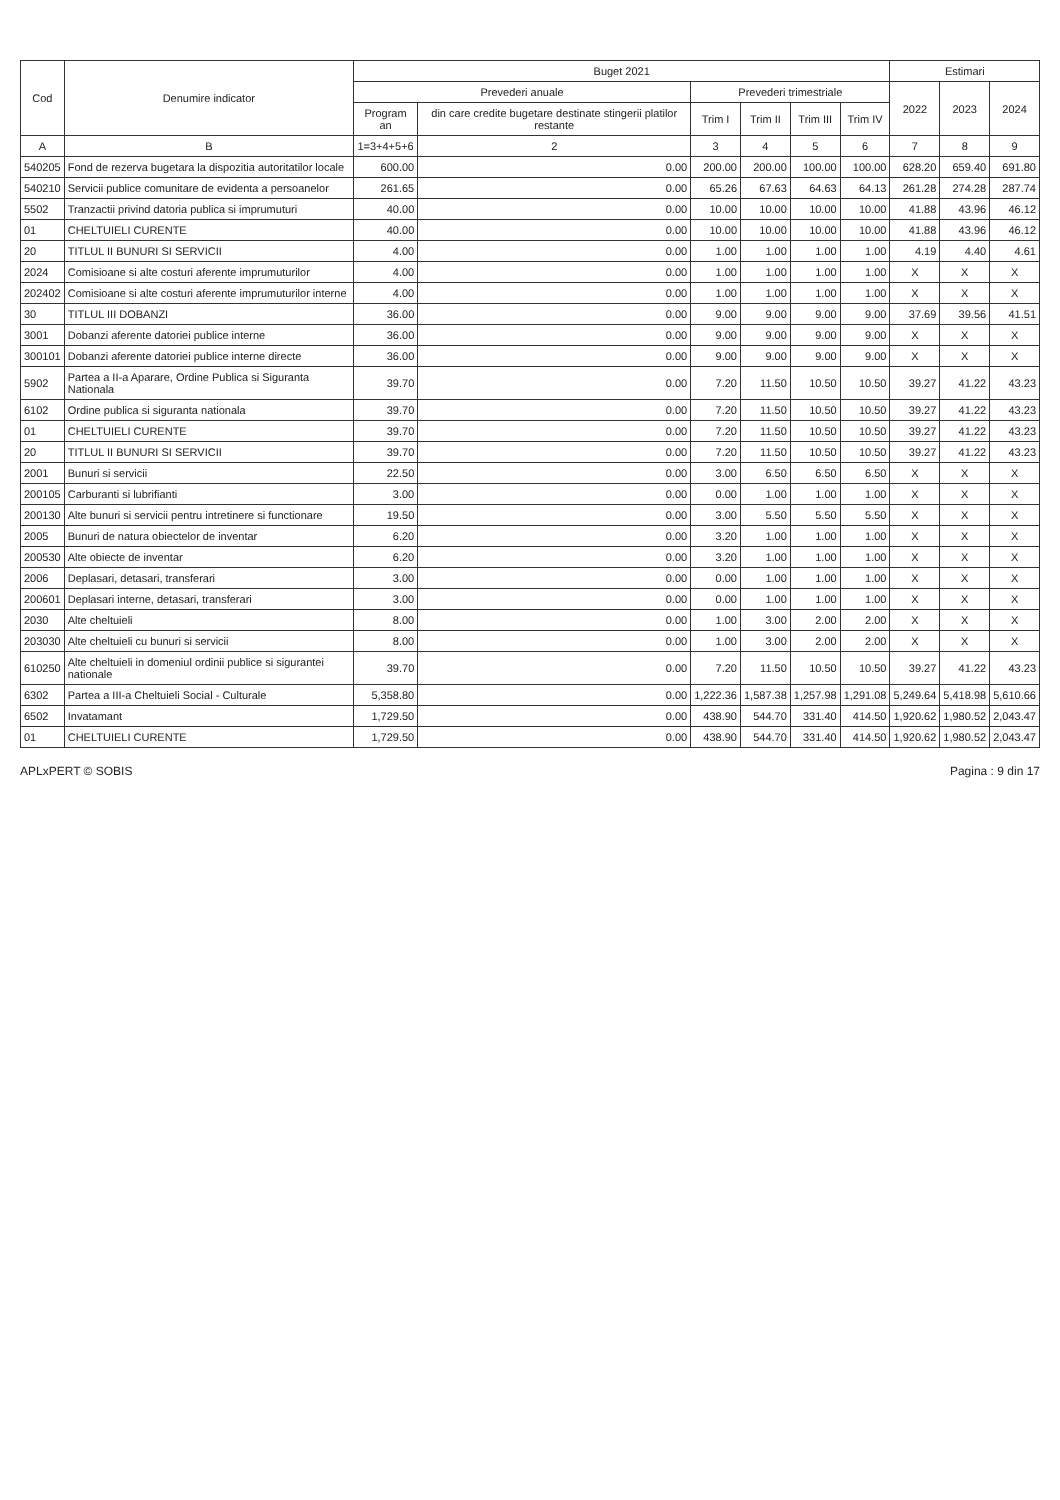| Cod | Denumire indicator | Buget 2021 | | | | | | Estimari | | |
| --- | --- | --- | --- | --- | --- | --- | --- | --- | --- | --- |
| | | Prevederi anuale | | Prevederi trimestriale | | | | 2022 | 2023 | 2024 |
| | | Program an | din care credite bugetare destinate stingerii platilor restante | Trim I | Trim II | Trim III | Trim IV | | | |
| A | B | 1=3+4+5+6 | 2 | 3 | 4 | 5 | 6 | 7 | 8 | 9 |
| 540205 | Fond de rezerva bugetara la dispozitia autoritatilor locale | 600.00 | 0.00 | 200.00 | 200.00 | 100.00 | 100.00 | 628.20 | 659.40 | 691.80 |
| 540210 | Servicii publice comunitare de evidenta a persoanelor | 261.65 | 0.00 | 65.26 | 67.63 | 64.63 | 64.13 | 261.28 | 274.28 | 287.74 |
| 5502 | Tranzactii privind datoria publica si imprumuturi | 40.00 | 0.00 | 10.00 | 10.00 | 10.00 | 10.00 | 41.88 | 43.96 | 46.12 |
| 01 | CHELTUIELI CURENTE | 40.00 | 0.00 | 10.00 | 10.00 | 10.00 | 10.00 | 41.88 | 43.96 | 46.12 |
| 20 | TITLUL II BUNURI SI SERVICII | 4.00 | 0.00 | 1.00 | 1.00 | 1.00 | 1.00 | 4.19 | 4.40 | 4.61 |
| 2024 | Comisioane si alte costuri aferente imprumuturilor | 4.00 | 0.00 | 1.00 | 1.00 | 1.00 | 1.00 | X | X | X |
| 202402 | Comisioane si alte costuri aferente imprumuturilor interne | 4.00 | 0.00 | 1.00 | 1.00 | 1.00 | 1.00 | X | X | X |
| 30 | TITLUL III DOBANZI | 36.00 | 0.00 | 9.00 | 9.00 | 9.00 | 9.00 | 37.69 | 39.56 | 41.51 |
| 3001 | Dobanzi aferente datoriei publice interne | 36.00 | 0.00 | 9.00 | 9.00 | 9.00 | 9.00 | X | X | X |
| 300101 | Dobanzi aferente datoriei publice interne directe | 36.00 | 0.00 | 9.00 | 9.00 | 9.00 | 9.00 | X | X | X |
| 5902 | Partea a II-a Aparare, Ordine Publica si Siguranta Nationala | 39.70 | 0.00 | 7.20 | 11.50 | 10.50 | 10.50 | 39.27 | 41.22 | 43.23 |
| 6102 | Ordine publica si siguranta nationala | 39.70 | 0.00 | 7.20 | 11.50 | 10.50 | 10.50 | 39.27 | 41.22 | 43.23 |
| 01 | CHELTUIELI CURENTE | 39.70 | 0.00 | 7.20 | 11.50 | 10.50 | 10.50 | 39.27 | 41.22 | 43.23 |
| 20 | TITLUL II BUNURI SI SERVICII | 39.70 | 0.00 | 7.20 | 11.50 | 10.50 | 10.50 | 39.27 | 41.22 | 43.23 |
| 2001 | Bunuri si servicii | 22.50 | 0.00 | 3.00 | 6.50 | 6.50 | 6.50 | X | X | X |
| 200105 | Carburanti si lubrifianti | 3.00 | 0.00 | 0.00 | 1.00 | 1.00 | 1.00 | X | X | X |
| 200130 | Alte bunuri si servicii pentru intretinere si functionare | 19.50 | 0.00 | 3.00 | 5.50 | 5.50 | 5.50 | X | X | X |
| 2005 | Bunuri de natura obiectelor de inventar | 6.20 | 0.00 | 3.20 | 1.00 | 1.00 | 1.00 | X | X | X |
| 200530 | Alte obiecte de inventar | 6.20 | 0.00 | 3.20 | 1.00 | 1.00 | 1.00 | X | X | X |
| 2006 | Deplasari, detasari, transferari | 3.00 | 0.00 | 0.00 | 1.00 | 1.00 | 1.00 | X | X | X |
| 200601 | Deplasari interne, detasari, transferari | 3.00 | 0.00 | 0.00 | 1.00 | 1.00 | 1.00 | X | X | X |
| 2030 | Alte cheltuieli | 8.00 | 0.00 | 1.00 | 3.00 | 2.00 | 2.00 | X | X | X |
| 203030 | Alte cheltuieli cu bunuri si servicii | 8.00 | 0.00 | 1.00 | 3.00 | 2.00 | 2.00 | X | X | X |
| 610250 | Alte cheltuieli in domeniul ordinii publice si sigurantei nationale | 39.70 | 0.00 | 7.20 | 11.50 | 10.50 | 10.50 | 39.27 | 41.22 | 43.23 |
| 6302 | Partea a III-a Cheltuieli Social - Culturale | 5,358.80 | 0.00 | 1,222.36 | 1,587.38 | 1,257.98 | 1,291.08 | 5,249.64 | 5,418.98 | 5,610.66 |
| 6502 | Invatamant | 1,729.50 | 0.00 | 438.90 | 544.70 | 331.40 | 414.50 | 1,920.62 | 1,980.52 | 2,043.47 |
| 01 | CHELTUIELI CURENTE | 1,729.50 | 0.00 | 438.90 | 544.70 | 331.40 | 414.50 | 1,920.62 | 1,980.52 | 2,043.47 |
APLxPERT © SOBIS Pagina : 9 din 17